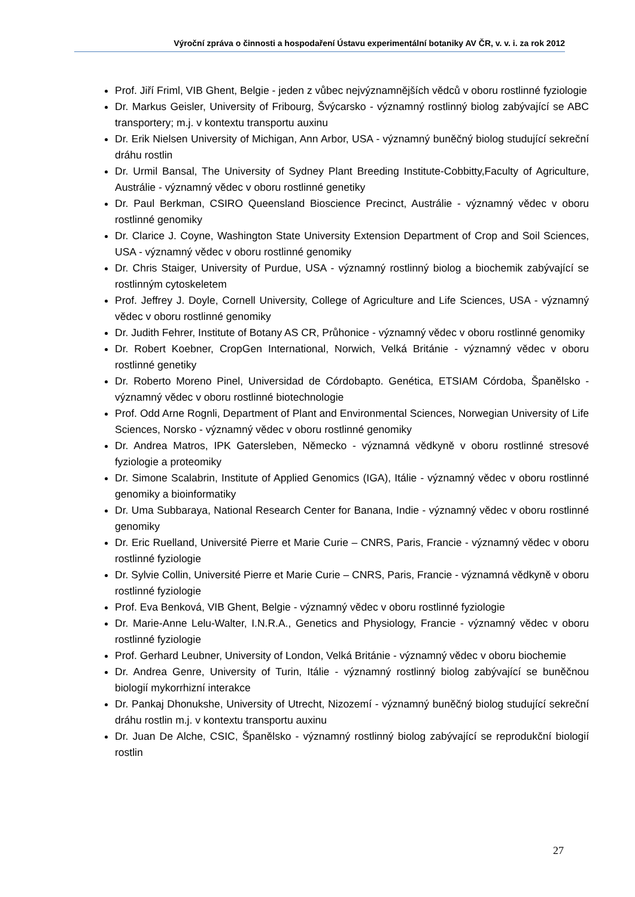Výroční zpráva o činnosti a hospodaření Ústavu experimentální botaniky AV ČR, v. v. i. za rok 2012
Prof. Jiří Friml, VIB Ghent, Belgie - jeden z vůbec nejvýznamnějších vědců v oboru rostlinné fyziologie
Dr. Markus Geisler, University of Fribourg, Švýcarsko - významný rostlinný biolog zabývající se ABC transportery; m.j. v kontextu transportu auxinu
Dr. Erik Nielsen University of Michigan, Ann Arbor, USA - významný buněčný biolog studující sekreční dráhu rostlin
Dr. Urmil Bansal, The University of Sydney Plant Breeding Institute-Cobbitty,Faculty of Agriculture, Austrálie - významný vědec v oboru rostlinné genetiky
Dr. Paul Berkman, CSIRO Queensland Bioscience Precinct, Austrálie - významný vědec v oboru rostlinné genomiky
Dr. Clarice J. Coyne, Washington State University Extension Department of Crop and Soil Sciences, USA - významný vědec v oboru rostlinné genomiky
Dr. Chris Staiger, University of Purdue, USA - významný rostlinný biolog a biochemik zabývající se rostlinným cytoskeletem
Prof. Jeffrey J. Doyle, Cornell University, College of Agriculture and Life Sciences, USA - významný vědec v oboru rostlinné genomiky
Dr. Judith Fehrer, Institute of Botany AS CR, Průhonice - významný vědec v oboru rostlinné genomiky
Dr. Robert Koebner, CropGen International, Norwich, Velká Británie - významný vědec v oboru rostlinné genetiky
Dr. Roberto Moreno Pinel, Universidad de Córdobapto. Genética, ETSIAM Córdoba, Španělsko - významný vědec v oboru rostlinné biotechnologie
Prof. Odd Arne Rognli, Department of Plant and Environmental Sciences, Norwegian University of Life Sciences, Norsko - významný vědec v oboru rostlinné genomiky
Dr. Andrea Matros, IPK Gatersleben, Německo - významná vědkyně v oboru rostlinné stresové fyziologie a proteomiky
Dr. Simone Scalabrin, Institute of Applied Genomics (IGA), Itálie - významný vědec v oboru rostlinné genomiky a bioinformatiky
Dr. Uma Subbaraya, National Research Center for Banana, Indie - významný vědec v oboru rostlinné genomiky
Dr. Eric Ruelland, Université Pierre et Marie Curie – CNRS, Paris, Francie - významný vědec v oboru rostlinné fyziologie
Dr. Sylvie Collin, Université Pierre et Marie Curie – CNRS, Paris, Francie - významná vědkyně v oboru rostlinné fyziologie
Prof. Eva Benková, VIB Ghent, Belgie - významný vědec v oboru rostlinné fyziologie
Dr. Marie-Anne Lelu-Walter, I.N.R.A., Genetics and Physiology, Francie - významný vědec v oboru rostlinné fyziologie
Prof. Gerhard Leubner, University of London, Velká Británie - významný vědec v oboru biochemie
Dr. Andrea Genre, University of Turin, Itálie - významný rostlinný biolog zabývající se buněčnou biologií mykorrhizní interakce
Dr. Pankaj Dhonukshe, University of Utrecht, Nizozemí - významný buněčný biolog studující sekreční dráhu rostlin m.j. v kontextu transportu auxinu
Dr. Juan De Alche, CSIC, Španělsko - významný rostlinný biolog zabývající se reprodukční biologií rostlin
27